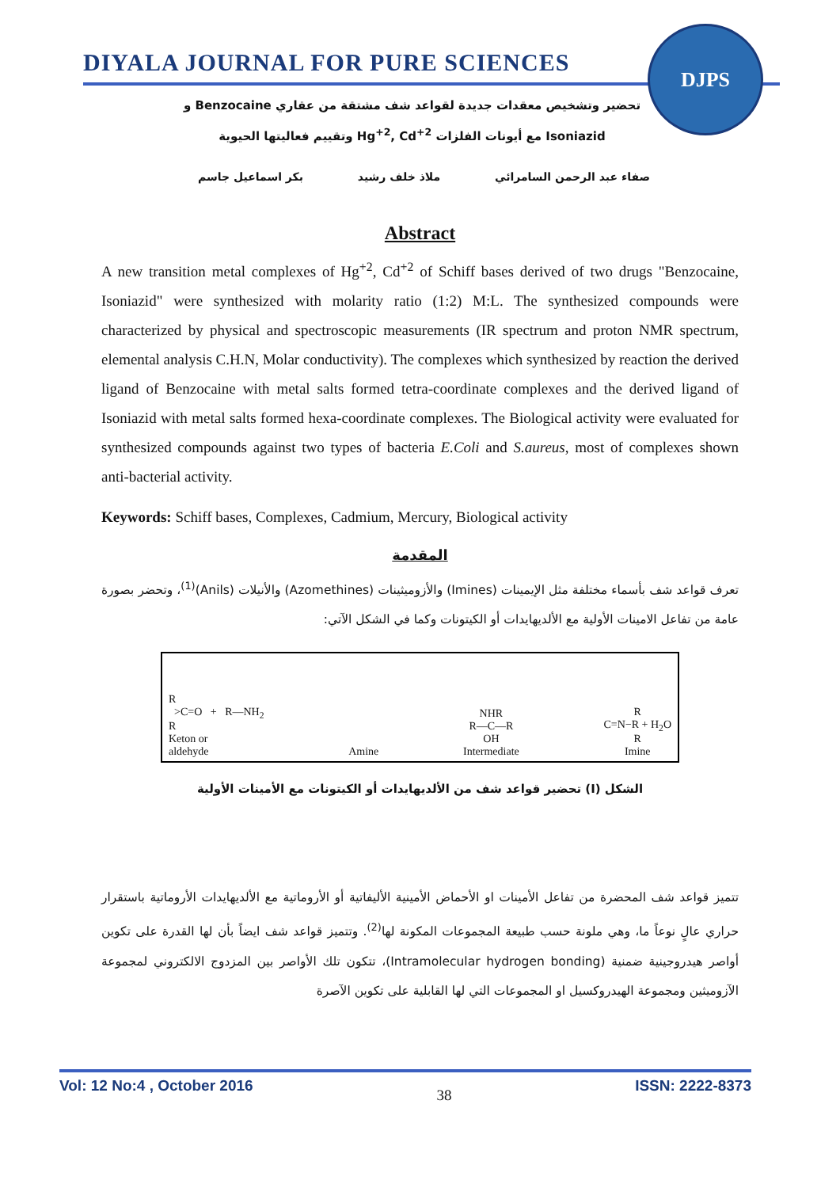DIYALA JOURNAL FOR PURE SCIENCES
DJPS
تحضير وتشخيص معقدات جديدة لقواعد شف مشتقة من عقاري Benzocaine و
Isoniazid مع أيونات الفلزات Hg<sup>+2</sup>, Cd<sup>+2</sup> وتقييم فعاليتها الحيوية
صفاء عبد الرحمن السامرائي ملاذ خلف رشيد بكر اسماعيل جاسم
Abstract
A new transition metal complexes of Hg<sup>+2</sup>, Cd<sup>+2</sup> of Schiff bases derived of two drugs "Benzocaine, Isoniazid" were synthesized with molarity ratio (1:2) M:L. The synthesized compounds were characterized by physical and spectroscopic measurements (IR spectrum and proton NMR spectrum, elemental analysis C.H.N, Molar conductivity). The complexes which synthesized by reaction the derived ligand of Benzocaine with metal salts formed tetra-coordinate complexes and the derived ligand of Isoniazid with metal salts formed hexa-coordinate complexes. The Biological activity were evaluated for synthesized compounds against two types of bacteria E.Coli and S.aureus, most of complexes shown anti-bacterial activity.
Keywords: Schiff bases, Complexes, Cadmium, Mercury, Biological activity
المقدمة
تعرف قواعد شف بأسماء مختلفة مثل الإيمينات (Imines) والأزوميثينات (Azomethines) والأنيلات (Anils)<sup>(1)</sup>، وتحضر بصورة عامة من تفاعل الامينات الأولية مع الألديهايدات أو الكيتونات وكما في الشكل الآتي:
R
>C=O + R—NH<sub>2</sub>
R
Keton or
aldehyde
Amine
NHR
R—C—R
OH
Intermediate
R
C=N−R + H<sub>2</sub>O
R
Imine
الشكل (I) تحضير قواعد شف من الألديهايدات أو الكيتونات مع الأمينات الأولية
تتميز قواعد شف المحضرة من تفاعل الأمينات او الأحماض الأمينية الأليفاتية أو الأروماتية مع الألديهايدات الأروماتية باستقرار حراري عالٍ نوعاً ما، وهي ملونة حسب طبيعة المجموعات المكونة لها<sup>(2)</sup>. وتتميز قواعد شف ايضاً بأن لها القدرة على تكوين أواصر هيدروجينية ضمنية (Intramolecular hydrogen bonding)، تتكون تلك الأواصر بين المزدوج الالكتروني لمجموعة الآزوميثين ومجموعة الهيدروكسيل او المجموعات التي لها القابلية على تكوين الآصرة
Vol: 12 No:4 , October 2016 38 ISSN: 2222-8373